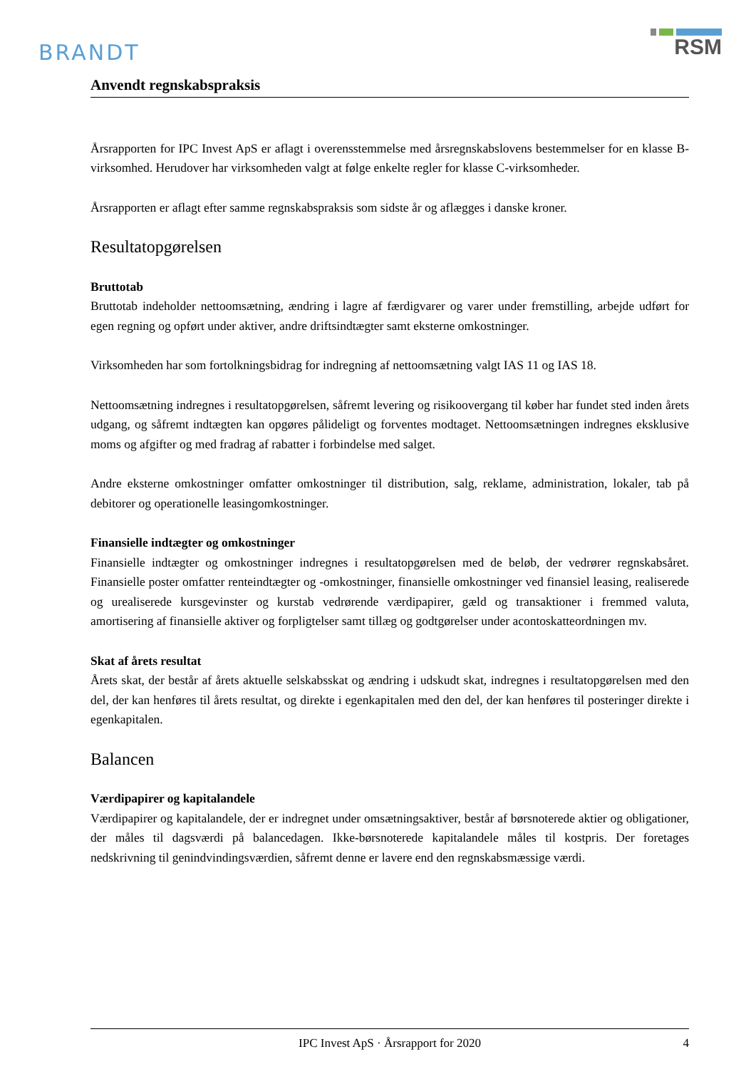BRANDT
RSM
Anvendt regnskabspraksis
Årsrapporten for IPC Invest ApS er aflagt i overensstemmelse med årsregnskabslovens bestemmelser for en klasse B-virksomhed. Herudover har virksomheden valgt at følge enkelte regler for klasse C-virksomheder.
Årsrapporten er aflagt efter samme regnskabspraksis som sidste år og aflægges i danske kroner.
Resultatopgørelsen
Bruttotab
Bruttotab indeholder nettoomsætning, ændring i lagre af færdigvarer og varer under fremstilling, arbejde udført for egen regning og opført under aktiver, andre driftsindtægter samt eksterne omkostninger.
Virksomheden har som fortolkningsbidrag for indregning af nettoomsætning valgt IAS 11 og IAS 18.
Nettoomsætning indregnes i resultatopgørelsen, såfremt levering og risikoovergang til køber har fundet sted inden årets udgang, og såfremt indtægten kan opgøres pålideligt og forventes modtaget. Nettoomsætningen indregnes eksklusive moms og afgifter og med fradrag af rabatter i forbindelse med salget.
Andre eksterne omkostninger omfatter omkostninger til distribution, salg, reklame, administration, lokaler, tab på debitorer og operationelle leasingomkostninger.
Finansielle indtægter og omkostninger
Finansielle indtægter og omkostninger indregnes i resultatopgørelsen med de beløb, der vedrører regnskabsåret. Finansielle poster omfatter renteindtægter og -omkostninger, finansielle omkostninger ved finansiel leasing, realiserede og urealiserede kursgevinster og kurstab vedrørende værdipapirer, gæld og transaktioner i fremmed valuta, amortisering af finansielle aktiver og forpligtelser samt tillæg og godtgørelser under acontoskatteordningen mv.
Skat af årets resultat
Årets skat, der består af årets aktuelle selskabsskat og ændring i udskudt skat, indregnes i resultatopgørelsen med den del, der kan henføres til årets resultat, og direkte i egenkapitalen med den del, der kan henføres til posteringer direkte i egenkapitalen.
Balancen
Værdipapirer og kapitalandele
Værdipapirer og kapitalandele, der er indregnet under omsætningsaktiver, består af børsnoterede aktier og obligationer, der måles til dagsværdi på balancedagen. Ikke-børsnoterede kapitalandele måles til kostpris. Der foretages nedskrivning til genindvindingsværdien, såfremt denne er lavere end den regnskabsmæssige værdi.
IPC Invest ApS · Årsrapport for 2020 4